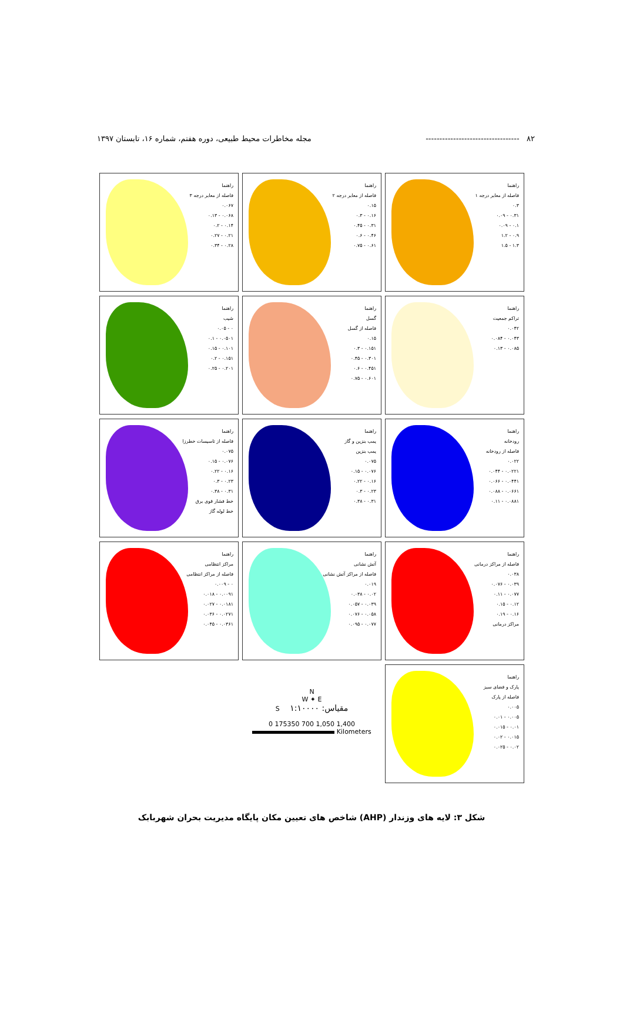۸۲ ---------------------------------- مجله مخاطرات محیط طبیعی، دوره هفتم، شماره ۱۶، تابستان ۱۳۹۷
راهنما
فاصله از معابر درجه ۱
۰.۳
۰.۳۱ - ۰.۰۹
۰.۱ - ۰.۰۹
۰.۹ - ۱.۲
۱.۳ - ۱.۵
راهنما
فاصله از معابر درجه ۲
۰.۱۵
۰.۱۶ - ۰.۳
۰.۳۱ - ۰.۴۵
۰.۴۶ - ۰.۶
۰.۶۱ - ۰.۷۵
راهنما
فاصله از معابر درجه ۳
۰.۰۶۷
۰.۰۶۸ - ۰.۱۳
۰.۱۴ - ۰.۲
۰.۲۱ - ۰.۲۷
۰.۲۸ - ۰.۳۴
راهنما
تراکم جمعیت
۰.۰۴۲
۰.۰۴۳ - ۰.۰۸۴
۰.۰۸۵ - ۰.۱۳
راهنما
گسل
فاصله از گسل
۰.۱۵
۰.۱۵۱ - ۰.۳
۰.۳۰۱ - ۰.۴۵
۰.۴۵۱ - ۰.۶
۰.۶۰۱ - ۰.۷۵
راهنما
شیب
۰ - ۰.۰۵
۰.۰۵۰۱ - ۰.۱
۰.۱۰۱ - ۰.۱۵
۰.۱۵۱ - ۰.۲
۰.۲۰۱ - ۰.۲۵
راهنما
رودخانه
فاصله از رودخانه
۰.۰۲۲
۰.۰۲۲۱ - ۰.۰۴۴
۰.۰۴۴۱ - ۰.۰۶۶
۰.۰۶۶۱ - ۰.۰۸۸
۰.۰۸۸۱ - ۰.۱۱
راهنما
پمپ بنزین و گاز
پمپ بنزین
۰.۰۷۵
۰.۰۷۶ - ۰.۱۵
۰.۱۶ - ۰.۲۲
۰.۲۳ - ۰.۳
۰.۳۱ - ۰.۳۸
راهنما
فاصله از تاسیسات خطرزا
۰.۰۷۵
۰.۰۷۶ - ۰.۱۵
۰.۱۶ - ۰.۲۲
۰.۲۳ - ۰.۳
۰.۳۱ - ۰.۳۸
خط فشار قوی برق
خط لوله گاز
راهنما
فاصله از مراکز درمانی
۰.۰۳۸
۰.۰۳۹ - ۰.۰۷۶
۰.۰۷۷ - ۰.۱۱
۰.۱۲ - ۰.۱۵
۰.۱۶ - ۰.۱۹
مراکز درمانی
راهنما
آتش نشانی
فاصله از مراکز آتش نشانی
۰.۰۱۹
۰.۰۲ - ۰.۰۳۸
۰.۰۳۹ - ۰.۰۵۷
۰.۰۵۸ - ۰.۰۷۶
۰.۰۷۷ - ۰.۰۹۵
راهنما
مراکز انتظامی
فاصله از مراکز انتظامی
۰ - ۰.۰۰۹
۰.۰۰۹۱ - ۰.۰۱۸
۰.۰۱۸۱ - ۰.۰۲۷
۰.۰۲۷۱ - ۰.۰۳۶
۰.۰۳۶۱ - ۰.۰۴۵
راهنما
پارک و فضای سبز
فاصله از پارک
۰.۰۰۵
۰.۰۰۵ - ۰.۰۱
۰.۰۱ - ۰.۰۱۵
۰.۰۱۵ - ۰.۰۲
۰.۰۲ - ۰.۰۲۵
N
W ✦ E
S مقیاس: ۱:۱۰۰۰۰
0 175350 700 1,050 1,400
Kilometers
شکل ۳: لایه های وزندار (AHP) شاخص های تعیین مکان پایگاه مدیریت بحران شهربابک